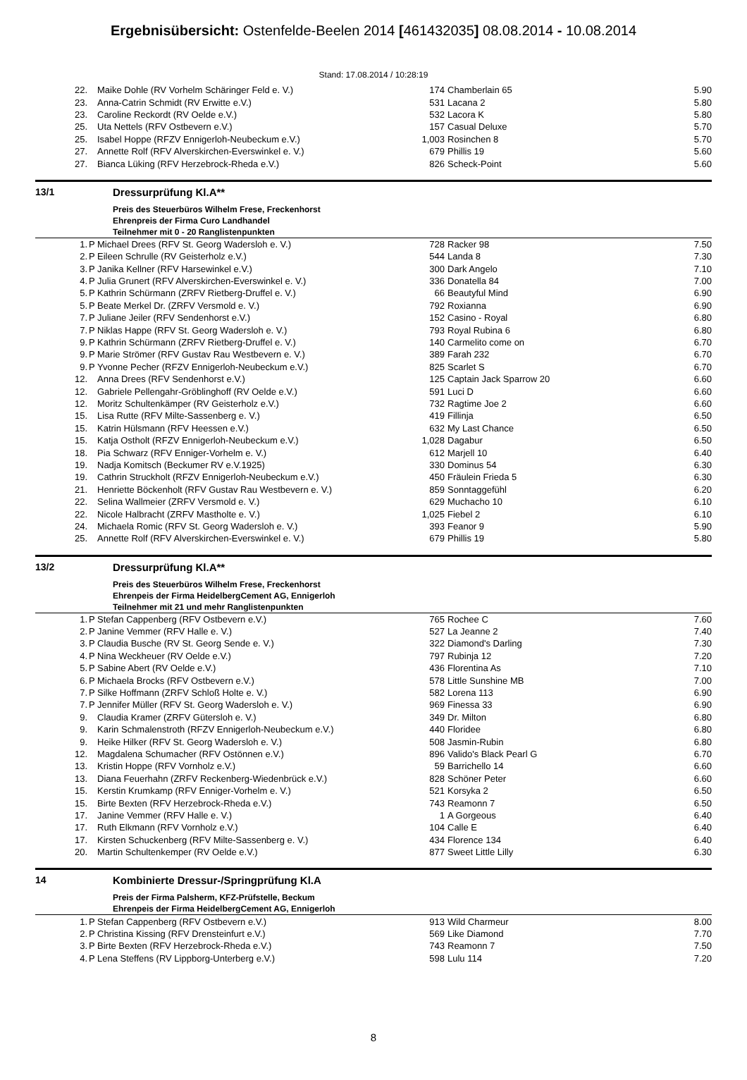Ergebnisübersicht: Ostenfelde-Beelen 2014 [461432035] 08.08.2014 - 10.08.2014
Stand: 17.08.2014 / 10:28:19
| 22. | | Maike Dohle (RV Vorhelm Schäringer Feld e. V.) | 174 | Chamberlain 65 | 5.90 |
| 23. | | Anna-Catrin Schmidt (RV Erwitte e.V.) | 531 | Lacana 2 | 5.80 |
| 23. | | Caroline Reckordt (RV Oelde e.V.) | 532 | Lacora K | 5.80 |
| 25. | | Uta Nettels (RFV Ostbevern e.V.) | 157 | Casual Deluxe | 5.70 |
| 25. | | Isabel Hoppe (RFZV Ennigerloh-Neubeckum e.V.) | 1,003 | Rosinchen 8 | 5.70 |
| 27. | | Annette Rolf (RFV Alverskirchen-Everswinkel e. V.) | 679 | Phillis 19 | 5.60 |
| 27. | | Bianca Lüking (RFV Herzebrock-Rheda e.V.) | 826 | Scheck-Point | 5.60 |
13/1 Dressurprüfung Kl.A**
Preis des Steuerbüros Wilhelm Frese, Freckenhorst
Ehrenpreis der Firma Curo Landhandel
Teilnehmer mit 0 - 20 Ranglistenpunkten
| 1. | P | Michael Drees (RFV St. Georg Wadersloh e. V.) | 728 | Racker 98 | 7.50 |
| 2. | P | Eileen Schrulle (RV Geisterholz e.V.) | 544 | Landa 8 | 7.30 |
| 3. | P | Janika Kellner (RFV Harsewinkel e.V.) | 300 | Dark Angelo | 7.10 |
| 4. | P | Julia Grunert (RFV Alverskirchen-Everswinkel e. V.) | 336 | Donatella 84 | 7.00 |
| 5. | P | Kathrin Schürmann (ZRFV Rietberg-Druffel e. V.) | 66 | Beautyful Mind | 6.90 |
| 5. | P | Beate Merkel Dr. (ZRFV Versmold e. V.) | 792 | Roxianna | 6.90 |
| 7. | P | Juliane Jeiler (RFV Sendenhorst e.V.) | 152 | Casino - Royal | 6.80 |
| 7. | P | Niklas Happe (RFV St. Georg Wadersloh e. V.) | 793 | Royal Rubina 6 | 6.80 |
| 9. | P | Kathrin Schürmann (ZRFV Rietberg-Druffel e. V.) | 140 | Carmelito come on | 6.70 |
| 9. | P | Marie Strömer (RFV Gustav Rau Westbevern e. V.) | 389 | Farah 232 | 6.70 |
| 9. | P | Yvonne Pecher (RFZV Ennigerloh-Neubeckum e.V.) | 825 | Scarlet S | 6.70 |
| 12. | | Anna Drees (RFV Sendenhorst e.V.) | 125 | Captain Jack Sparrow 20 | 6.60 |
| 12. | | Gabriele Pellengahr-Gröblinghoff (RV Oelde e.V.) | 591 | Luci D | 6.60 |
| 12. | | Moritz Schultenkämper (RV Geisterholz e.V.) | 732 | Ragtime Joe 2 | 6.60 |
| 15. | | Lisa Rutte (RFV Milte-Sassenberg e. V.) | 419 | Fillinja | 6.50 |
| 15. | | Katrin Hülsmann (RFV Heessen e.V.) | 632 | My Last Chance | 6.50 |
| 15. | | Katja Ostholt (RFZV Ennigerloh-Neubeckum e.V.) | 1,028 | Dagabur | 6.50 |
| 18. | | Pia Schwarz (RFV Enniger-Vorhelm e. V.) | 612 | Marjell 10 | 6.40 |
| 19. | | Nadja Komitsch (Beckumer RV e.V.1925) | 330 | Dominus 54 | 6.30 |
| 19. | | Cathrin Struckholt (RFZV Ennigerloh-Neubeckum e.V.) | 450 | Fräulein Frieda 5 | 6.30 |
| 21. | | Henriette Böckenholt (RFV Gustav Rau Westbevern e. V.) | 859 | Sonntaggefühl | 6.20 |
| 22. | | Selina Wallmeier (ZRFV Versmold e. V.) | 629 | Muchacho 10 | 6.10 |
| 22. | | Nicole Halbracht (ZRFV Mastholte e. V.) | 1,025 | Fiebel 2 | 6.10 |
| 24. | | Michaela Romic (RFV St. Georg Wadersloh e. V.) | 393 | Feanor 9 | 5.90 |
| 25. | | Annette Rolf (RFV Alverskirchen-Everswinkel e. V.) | 679 | Phillis 19 | 5.80 |
13/2 Dressurprüfung Kl.A**
Preis des Steuerbüros Wilhelm Frese, Freckenhorst
Ehrenpeis der Firma HeidelbergCement AG, Ennigerloh
Teilnehmer mit 21 und mehr Ranglistenpunkten
| 1. | P | Stefan Cappenberg (RFV Ostbevern e.V.) | 765 | Rochee C | 7.60 |
| 2. | P | Janine Vemmer (RFV Halle e. V.) | 527 | La Jeanne 2 | 7.40 |
| 3. | P | Claudia Busche (RV St. Georg Sende e. V.) | 322 | Diamond's Darling | 7.30 |
| 4. | P | Nina Weckheuer (RV Oelde e.V.) | 797 | Rubinja 12 | 7.20 |
| 5. | P | Sabine Abert (RV Oelde e.V.) | 436 | Florentina As | 7.10 |
| 6. | P | Michaela Brocks (RFV Ostbevern e.V.) | 578 | Little Sunshine MB | 7.00 |
| 7. | P | Silke Hoffmann (ZRFV Schloß Holte e. V.) | 582 | Lorena 113 | 6.90 |
| 7. | P | Jennifer Müller (RFV St. Georg Wadersloh e. V.) | 969 | Finessa 33 | 6.90 |
| 9. | | Claudia Kramer (ZRFV Gütersloh e. V.) | 349 | Dr. Milton | 6.80 |
| 9. | | Karin Schmalenstroth (RFZV Ennigerloh-Neubeckum e.V.) | 440 | Floridee | 6.80 |
| 9. | | Heike Hilker (RFV St. Georg Wadersloh e. V.) | 508 | Jasmin-Rubin | 6.80 |
| 12. | | Magdalena Schumacher (RFV Ostönnen e.V.) | 896 | Valido's Black Pearl G | 6.70 |
| 13. | | Kristin Hoppe (RFV Vornholz e.V.) | 59 | Barrichello 14 | 6.60 |
| 13. | | Diana Feuerhahn (ZRFV Reckenberg-Wiedenbrück e.V.) | 828 | Schöner Peter | 6.60 |
| 15. | | Kerstin Krumkamp (RFV Enniger-Vorhelm e. V.) | 521 | Korsyka 2 | 6.50 |
| 15. | | Birte Bexten (RFV Herzebrock-Rheda e.V.) | 743 | Reamonn 7 | 6.50 |
| 17. | | Janine Vemmer (RFV Halle e. V.) | 1 | A Gorgeous | 6.40 |
| 17. | | Ruth Elkmann (RFV Vornholz e.V.) | 104 | Calle E | 6.40 |
| 17. | | Kirsten Schuckenberg (RFV Milte-Sassenberg e. V.) | 434 | Florence 134 | 6.40 |
| 20. | | Martin Schultenkemper (RV Oelde e.V.) | 877 | Sweet Little Lilly | 6.30 |
14 Kombinierte Dressur-/Springprüfung Kl.A
Preis der Firma Palsherm, KFZ-Prüfstelle, Beckum
Ehrenpeis der Firma HeidelbergCement AG, Ennigerloh
| 1. | P | Stefan Cappenberg (RFV Ostbevern e.V.) | 913 | Wild Charmeur | 8.00 |
| 2. | P | Christina Kissing (RFV Drensteinfurt e.V.) | 569 | Like Diamond | 7.70 |
| 3. | P | Birte Bexten (RFV Herzebrock-Rheda e.V.) | 743 | Reamonn 7 | 7.50 |
| 4. | P | Lena Steffens (RV Lippborg-Unterberg e.V.) | 598 | Lulu 114 | 7.20 |
8